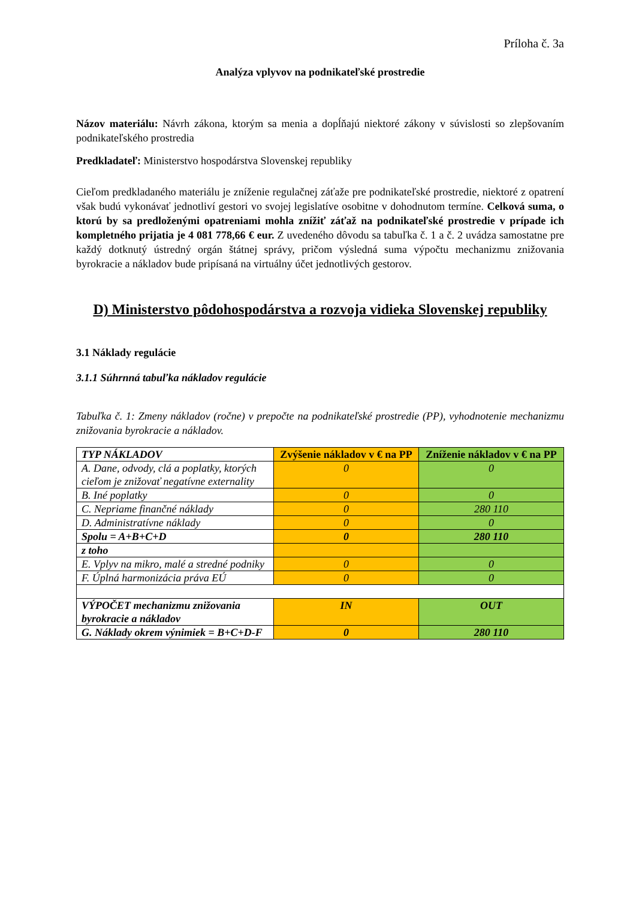Príloha č. 3a
Analýza vplyvov na podnikateľské prostredie
Názov materiálu: Návrh zákona, ktorým sa menia a dopĺňajú niektoré zákony v súvislosti so zlepšovaním podnikateľského prostredia
Predkladateľ: Ministerstvo hospodárstva Slovenskej republiky
Cieľom predkladaného materiálu je zníženie regulačnej záťaže pre podnikateľské prostredie, niektoré z opatrení však budú vykonávať jednotliví gestori vo svojej legislatíve osobitne v dohodnutom termíne. Celková suma, o ktorú by sa predloženými opatreniami mohla znížiť záťaž na podnikateľské prostredie v prípade ich kompletného prijatia je 4 081 778,66 € eur. Z uvedeného dôvodu sa tabuľka č. 1 a č. 2 uvádza samostatne pre každý dotknutý ústredný orgán štátnej správy, pričom výsledná suma výpočtu mechanizmu znižovania byrokracie a nákladov bude pripísaná na virtuálny účet jednotlivých gestorov.
D) Ministerstvo pôdohospodárstva a rozvoja vidieka Slovenskej republiky
3.1 Náklady regulácie
3.1.1 Súhrnná tabuľka nákladov regulácie
Tabuľka č. 1: Zmeny nákladov (ročne) v prepočte na podnikateľské prostredie (PP), vyhodnotenie mechanizmu znižovania byrokracie a nákladov.
| TYP NÁKLADOV | Zvýšenie nákladov v € na PP | Zníženie nákladov v € na PP |
| --- | --- | --- |
| A. Dane, odvody, clá a poplatky, ktorých cieľom je znižovať negatívne externality | 0 | 0 |
| B. Iné poplatky | 0 | 0 |
| C. Nepriame finančné náklady | 0 | 280 110 |
| D. Administratívne náklady | 0 | 0 |
| Spolu = A+B+C+D | 0 | 280 110 |
| z toho | | |
| E. Vplyv na mikro, malé a stredné podniky | 0 | 0 |
| F. Úplná harmonizácia práva EÚ | 0 | 0 |
| VÝPOČET mechanizmu znižovania byrokracie a nákladov | IN | OUT |
| G. Náklady okrem výnimiek = B+C+D-F | 0 | 280 110 |